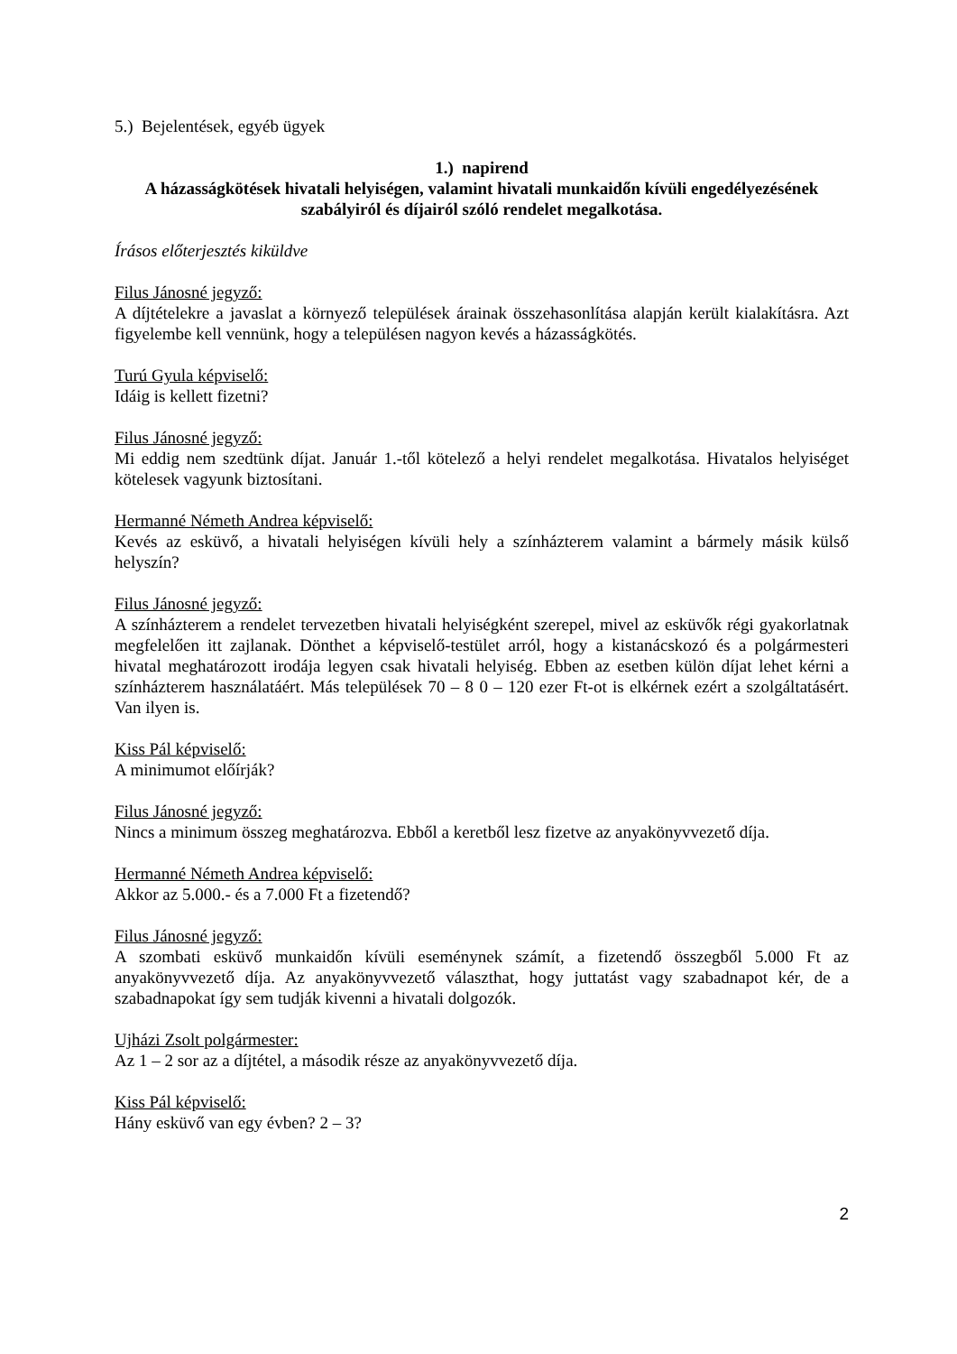5.) Bejelentések, egyéb ügyek
1.) napirend
A házasságkötések hivatali helyiségen, valamint hivatali munkaidőn kívüli engedélyezésének szabályiról és díjairól szóló rendelet megalkotása.
Írásos előterjesztés kiküldve
Filus Jánosné jegyző:
A díjtételekre a javaslat a környező települések árainak összehasonlítása alapján került kialakításra. Azt figyelembe kell vennünk, hogy a településen nagyon kevés a házasságkötés.
Turú Gyula képviselő:
Idáig is kellett fizetni?
Filus Jánosné jegyző:
Mi eddig nem szedtünk díjat. Január 1.-től kötelező a helyi rendelet megalkotása. Hivatalos helyiséget kötelesek vagyunk biztosítani.
Hermanné Németh Andrea képviselő:
Kevés az esküvő, a hivatali helyiségen kívüli hely a színházterem valamint a bármely másik külső helyszín?
Filus Jánosné jegyző:
A színházterem a rendelet tervezetben hivatali helyiségként szerepel, mivel az esküvők régi gyakorlatnak megfelelően itt zajlanak. Dönthet a képviselő-testület arról, hogy a kistanácskozó és a polgármesteri hivatal meghatározott irodája legyen csak hivatali helyiség. Ebben az esetben külön díjat lehet kérni a színházterem használatáért. Más települések 70 – 8 0 – 120 ezer Ft-ot is elkérnek ezért a szolgáltatásért. Van ilyen is.
Kiss Pál képviselő:
A minimumot előírják?
Filus Jánosné jegyző:
Nincs a minimum összeg meghatározva. Ebből a keretből lesz fizetve az anyakönyvvezető díja.
Hermanné Németh Andrea képviselő:
Akkor az 5.000.- és a 7.000 Ft a fizetendő?
Filus Jánosné jegyző:
A szombati esküvő munkaidőn kívüli eseménynek számít, a fizetendő összegből 5.000 Ft az anyakönyvvezető díja. Az anyakönyvvezető választhat, hogy juttatást vagy szabadnapot kér, de a szabadnapokat így sem tudják kivenni a hivatali dolgozók.
Ujházi Zsolt polgármester:
Az 1 – 2 sor az a díjtétel, a második része az anyakönyvvezető díja.
Kiss Pál képviselő:
Hány esküvő van egy évben? 2 – 3?
2